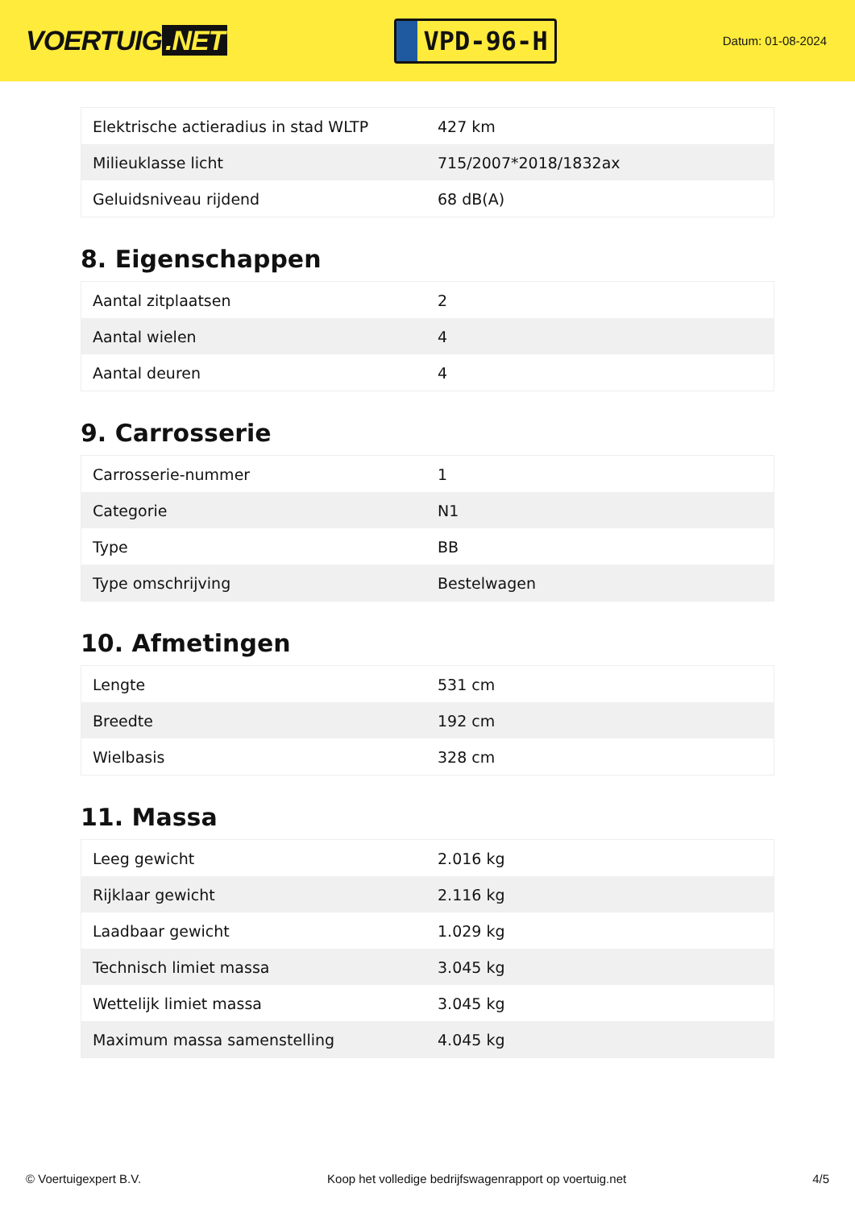VOERTUIG.NET
VPD-96-H
Datum: 01-08-2024
| Elektrische actieradius in stad WLTP | 427 km |
| Milieuklasse licht | 715/2007*2018/1832ax |
| Geluidsniveau rijdend | 68 dB(A) |
8. Eigenschappen
| Aantal zitplaatsen | 2 |
| Aantal wielen | 4 |
| Aantal deuren | 4 |
9. Carrosserie
| Carrosserie-nummer | 1 |
| Categorie | N1 |
| Type | BB |
| Type omschrijving | Bestelwagen |
10. Afmetingen
| Lengte | 531 cm |
| Breedte | 192 cm |
| Wielbasis | 328 cm |
11. Massa
| Leeg gewicht | 2.016 kg |
| Rijklaar gewicht | 2.116 kg |
| Laadbaar gewicht | 1.029 kg |
| Technisch limiet massa | 3.045 kg |
| Wettelijk limiet massa | 3.045 kg |
| Maximum massa samenstelling | 4.045 kg |
© Voertuigexpert B.V. Koop het volledige bedrijfswagenrapport op voertuig.net 4/5